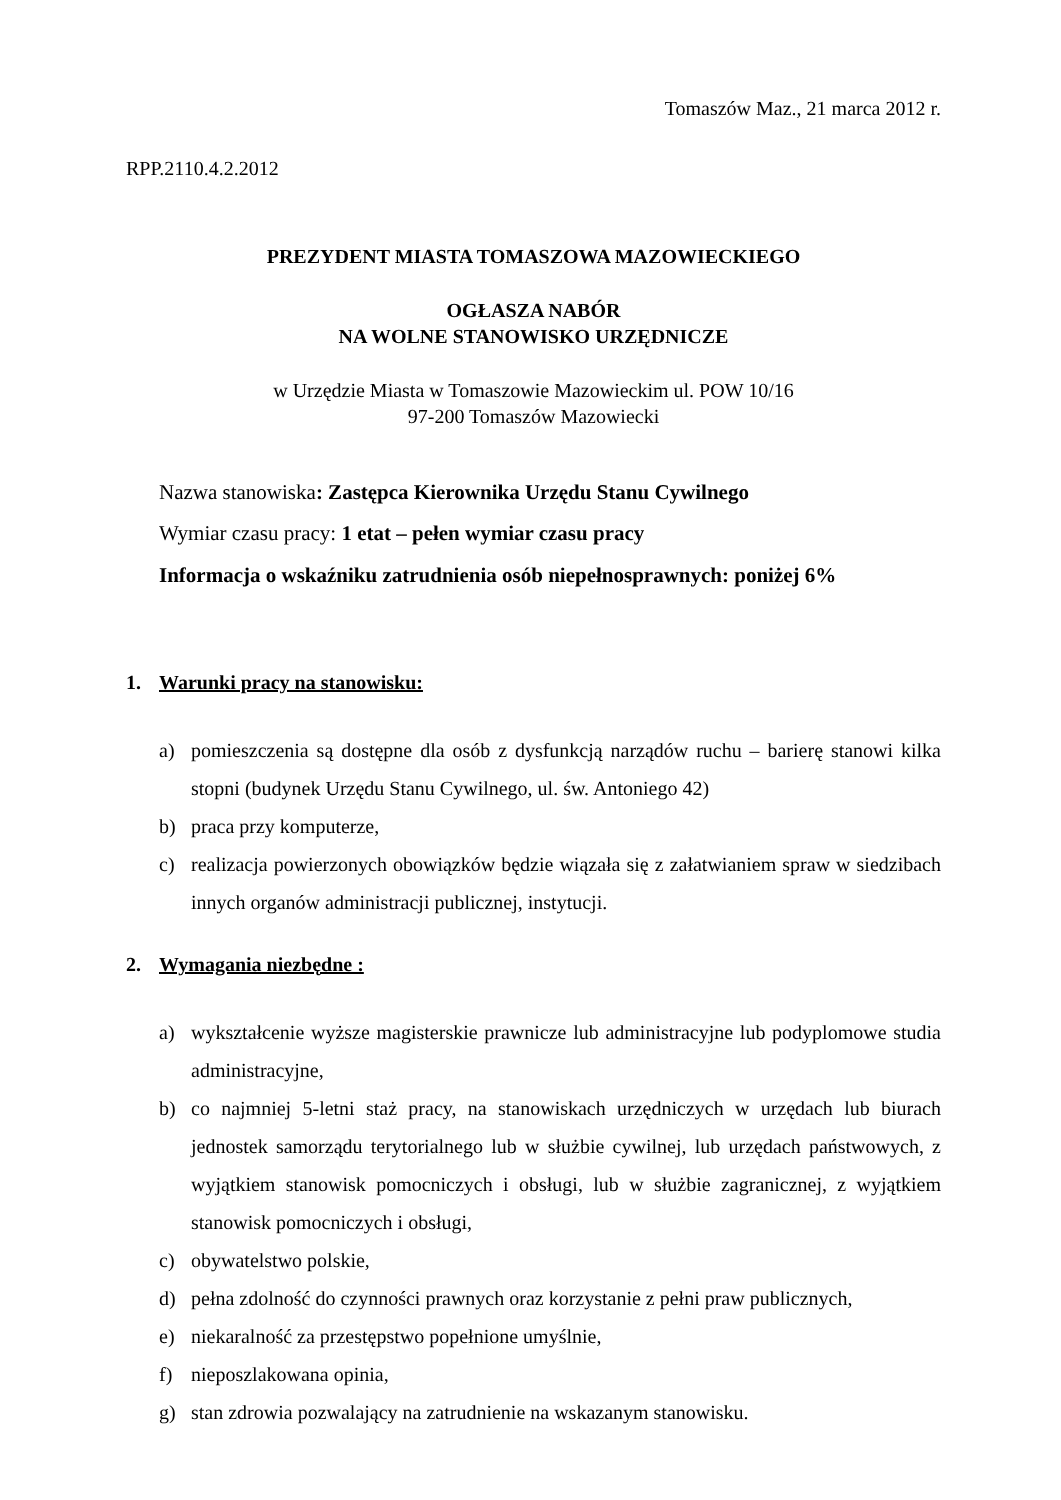Tomaszów Maz., 21 marca 2012 r.
RPP.2110.4.2.2012
PREZYDENT MIASTA TOMASZOWA MAZOWIECKIEGO
OGŁASZA NABÓR
NA WOLNE STANOWISKO URZĘDNICZE
w Urzędzie Miasta w Tomaszowie Mazowieckim ul. POW 10/16
97-200 Tomaszów Mazowiecki
Nazwa stanowiska: Zastępca Kierownika Urzędu Stanu Cywilnego
Wymiar czasu pracy: 1 etat – pełen wymiar czasu pracy
Informacja o wskaźniku zatrudnienia osób niepełnosprawnych: poniżej 6%
1. Warunki pracy na stanowisku:
a) pomieszczenia są dostępne dla osób z dysfunkcją narządów ruchu – barierę stanowi kilka stopni (budynek Urzędu Stanu Cywilnego, ul. św. Antoniego 42)
b) praca przy komputerze,
c) realizacja powierzonych obowiązków będzie wiązała się z załatwianiem spraw w siedzibach innych organów administracji publicznej, instytucji.
2. Wymagania niezbędne :
a) wykształcenie wyższe magisterskie prawnicze lub administracyjne lub podyplomowe studia administracyjne,
b) co najmniej 5-letni staż pracy, na stanowiskach urzędniczych w urzędach lub biurach jednostek samorządu terytorialnego lub w służbie cywilnej, lub urzędach państwowych, z wyjątkiem stanowisk pomocniczych i obsługi, lub w służbie zagranicznej, z wyjątkiem stanowisk pomocniczych i obsługi,
c) obywatelstwo polskie,
d) pełna zdolność do czynności prawnych oraz korzystanie z pełni praw publicznych,
e) niekaralność za przestępstwo popełnione umyślnie,
f) nieposzlakowana opinia,
g) stan zdrowia pozwalający na zatrudnienie na wskazanym stanowisku.